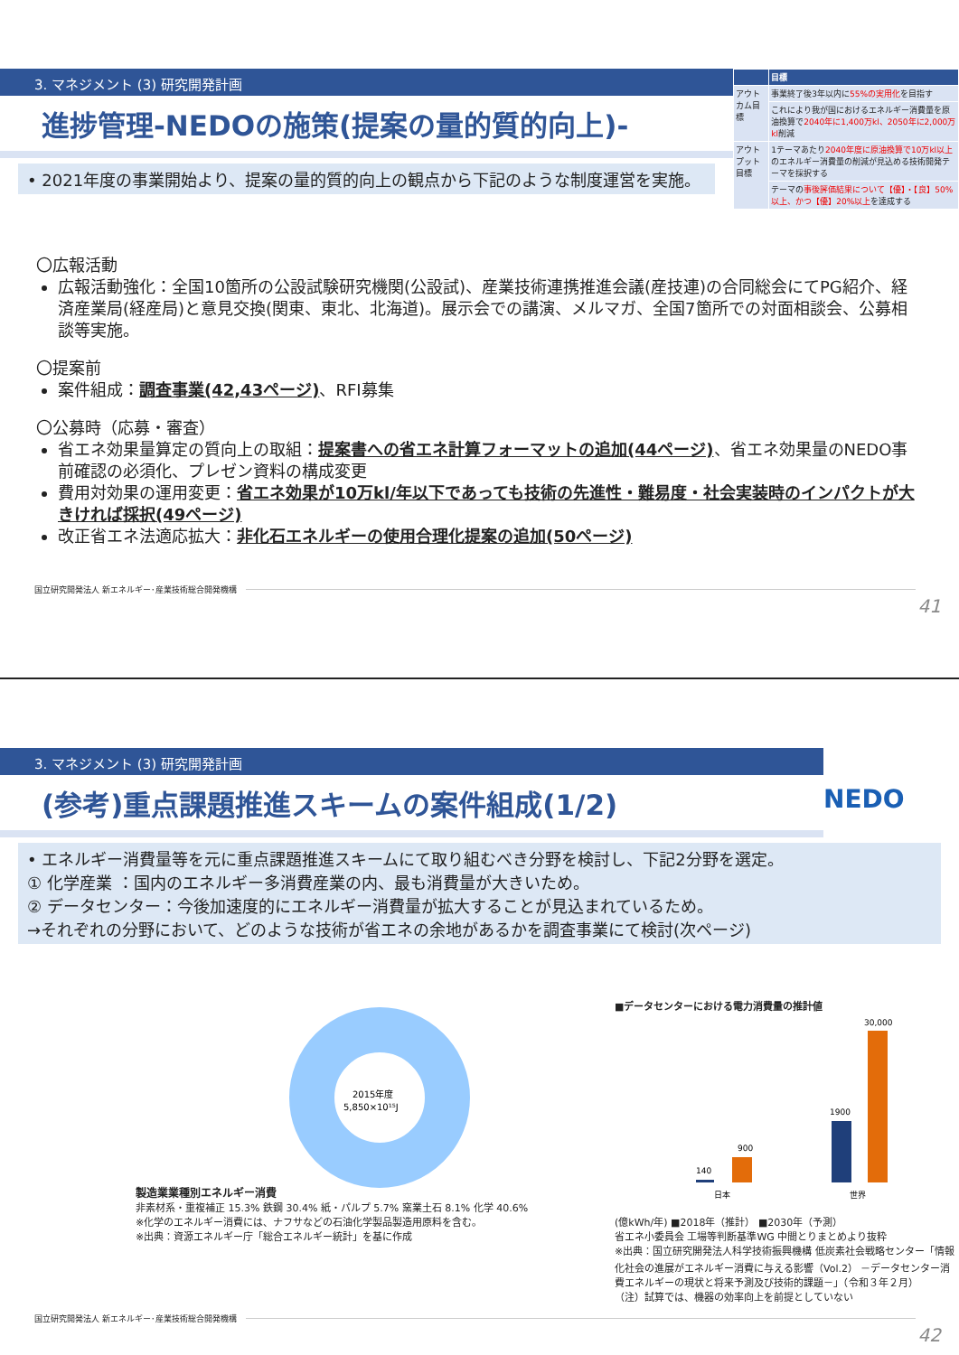3. マネジメント (3) 研究開発計画
進捗管理-NEDOの施策(提案の量的質的向上)-
• 2021年度の事業開始より、提案の量的質的向上の観点から下記のような制度運営を実施。
| | 目標 |
| --- | --- |
| アウトカム目標 | 事業終了後3年以内に 55%の実用化 を目指す |
| | これにより我が国におけるエネルギー消費量を原油換算で 2040年に1,400万kl、2050年に2,000万kl 削減 |
| アウトプット目標 | 1テーマあたり 2040年度に原油換算で10万kl以上 のエネルギー消費量の削減が見込める技術開発テーマを採択する |
| | テーマの 事後評価結果について【優】・【良】50%以上、かつ【優】20%以上 を達成する |
〇広報活動
広報活動強化：全国10箇所の公設試験研究機関(公設試)、産業技術連携推進会議(産技連)の合同総会にてPG紹介、経済産業局(経産局)と意見交換(関東、東北、北海道)。展示会での講演、メルマガ、全国7箇所での対面相談会、公募相談等実施。
〇提案前
案件組成：調査事業(42,43ページ)、RFI募集
〇公募時（応募・審査）
省エネ効果量算定の質向上の取組：提案書への省エネ計算フォーマットの追加(44ページ)、省エネ効果量のNEDO事前確認の必須化、プレゼン資料の構成変更
費用対効果の運用変更：省エネ効果が10万kl/年以下であっても技術の先進性・難易度・社会実装時のインパクトが大きければ採択(49ページ)
改正省エネ法適応拡大：非化石エネルギーの使用合理化提案の追加(50ページ)
国立研究開発法人 新エネルギー･産業技術総合開発機構
41
3. マネジメント (3) 研究開発計画
(参考)重点課題推進スキームの案件組成(1/2)
NEDO
• エネルギー消費量等を元に重点課題推進スキームにて取り組むべき分野を検討し、下記2分野を選定。
① 化学産業 ：国内のエネルギー多消費産業の内、最も消費量が大きいため。
② データセンター：今後加速度的にエネルギー消費量が拡大することが見込まれているため。
→それぞれの分野において、どのような技術が省エネの余地があるかを調査事業にて検討(次ページ)
製造業業種別エネルギー消費
2015年度
5,850×10¹⁵J
非素材系・重複補正 15.3% 鉄鋼 30.4% 紙・パルプ 5.7% 窯業土石 8.1% 化学 40.6%
※化学のエネルギー消費には、ナフサなどの石油化学製品製造用原料を含む。
※出典：資源エネルギー庁「総合エネルギー統計」を基に作成
■データセンターにおける電力消費量の推計値
140
900
1900
30,000
日本
世界
(億kWh/年) ■2018年（推計） ■2030年（予測）
省エネ小委員会 工場等判断基準WG 中間とりまとめより抜粋
※出典：国立研究開発法人科学技術振興機構 低炭素社会戦略センター「情報化社会の進展がエネルギー消費に与える影響（Vol.2） －データセンター消費エネルギーの現状と将来予測及び技術的課題－」（令和３年２月）
（注）試算では、機器の効率向上を前提としていない
国立研究開発法人 新エネルギー･産業技術総合開発機構
42